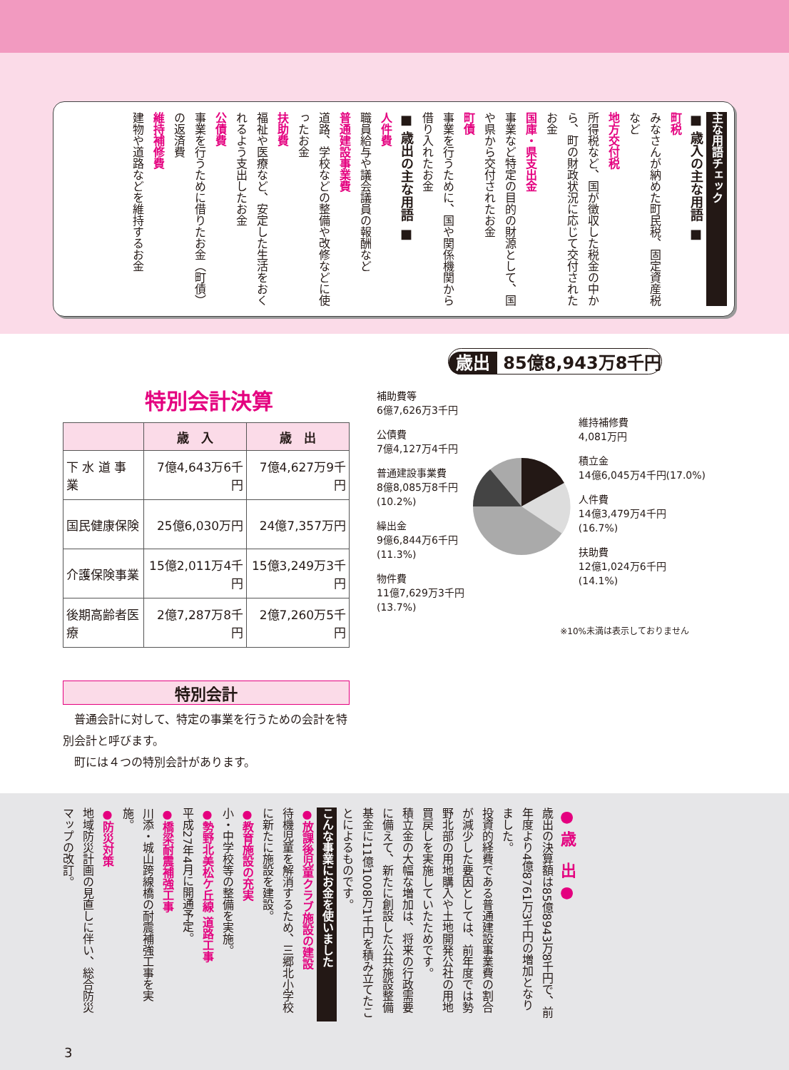主な用語チェック
■ 歳入の主な用語 ■
町税
みなさんが納めた町民税、固定資産税など
地方交付税
所得税など、国が徴収した税金の中から、町の財政状況に応じて交付されたお金
国庫・県支出金
事業など特定の目的の財源として、国や県から交付されたお金
町債
事業を行うために、国や関係機関から借り入れたお金
■ 歳出の主な用語 ■
人件費
職員給与や議会議員の報酬など
普通建設事業費
道路、学校などの整備や改修などに使ったお金
扶助費
福祉や医療など、安定した生活をおくれるよう支出したお金
公債費
事業を行うために借りたお金（町債）の返済費
維持補修費
建物や道路などを維持するお金
特別会計決算
| | 歳 入 | 歳 出 |
| --- | --- | --- |
| 下 水 道 事 業 | 7億4,643万6千円 | 7億4,627万9千円 |
| 国民健康保険 | 25億6,030万円 | 24億7,357万円 |
| 介護保険事業 | 15億2,011万4千円 | 15億3,249万3千円 |
| 後期高齢者医療 | 2億7,287万8千円 | 2億7,260万5千円 |
特別会計
　普通会計に対して、特定の事業を行うための会計を特別会計と呼びます。
　町には４つの特別会計があります。
歳出 85億8,943万8千円
補助費等
6億7,626万3千円
公債費
7億4,127万4千円
普通建設事業費
8億8,085万8千円
(10.2%)
繰出金
9億6,844万6千円
(11.3%)
物件費
11億7,629万3千円
(13.7%)
維持補修費
4,081万円
積立金
14億6,045万4千円(17.0%)
人件費
14億3,479万4千円
(16.7%)
扶助費
12億1,024万6千円
(14.1%)
※10%未満は表示しておりません
● 歳　出 ●
歳出の決算額は85億8943万8千円で、前年度より4億8761万3千円の増加となりました。
投資的経費である普通建設事業費の割合が減少した要因としては、前年度では勢野北部の用地購入や土地開発公社の用地買戻しを実施していたためです。
積立金の大幅な増加は、将来の行政需要に備えて、新たに創設した公共施設整備基金に11億1008万1千円を積み立てたことによるものです。
こんな事業にお金を使いました
●放課後児童クラブ施設の建設
待機児童を解消するため、三郷北小学校に新たに施設を建設。
●教育施設の充実
小・中学校等の整備を実施。
●勢野北美松ケ丘線 道路工事
平成27年4月に開通予定。
●橋梁耐震補強工事
川添・城山跨線橋の耐震補強工事を実施。
●防災対策
地域防災計画の見直しに伴い、総合防災マップの改訂。
3